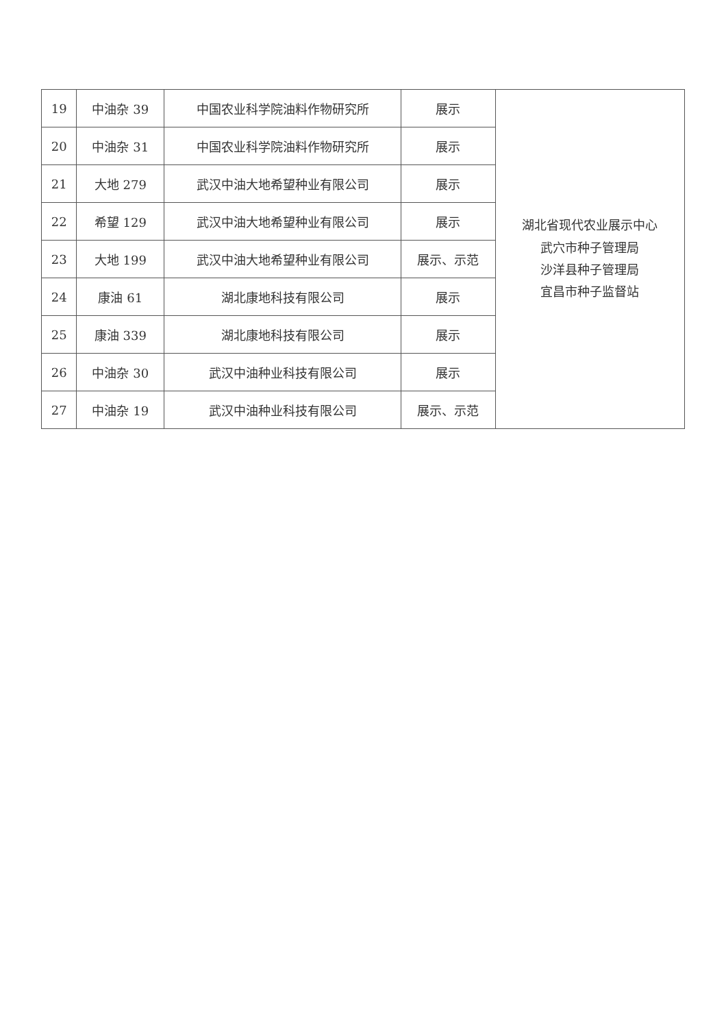| 19 | 中油杂 39 | 中国农业科学院油料作物研究所 | 展示 | 湖北省现代农业展示中心 武穴市种子管理局 沙洋县种子管理局 宜昌市种子监督站 |
| 20 | 中油杂 31 | 中国农业科学院油料作物研究所 | 展示 | |
| 21 | 大地 279 | 武汉中油大地希望种业有限公司 | 展示 | |
| 22 | 希望 129 | 武汉中油大地希望种业有限公司 | 展示 | |
| 23 | 大地 199 | 武汉中油大地希望种业有限公司 | 展示、示范 | |
| 24 | 康油 61 | 湖北康地科技有限公司 | 展示 | |
| 25 | 康油 339 | 湖北康地科技有限公司 | 展示 | |
| 26 | 中油杂 30 | 武汉中油种业科技有限公司 | 展示 | |
| 27 | 中油杂 19 | 武汉中油种业科技有限公司 | 展示、示范 | |